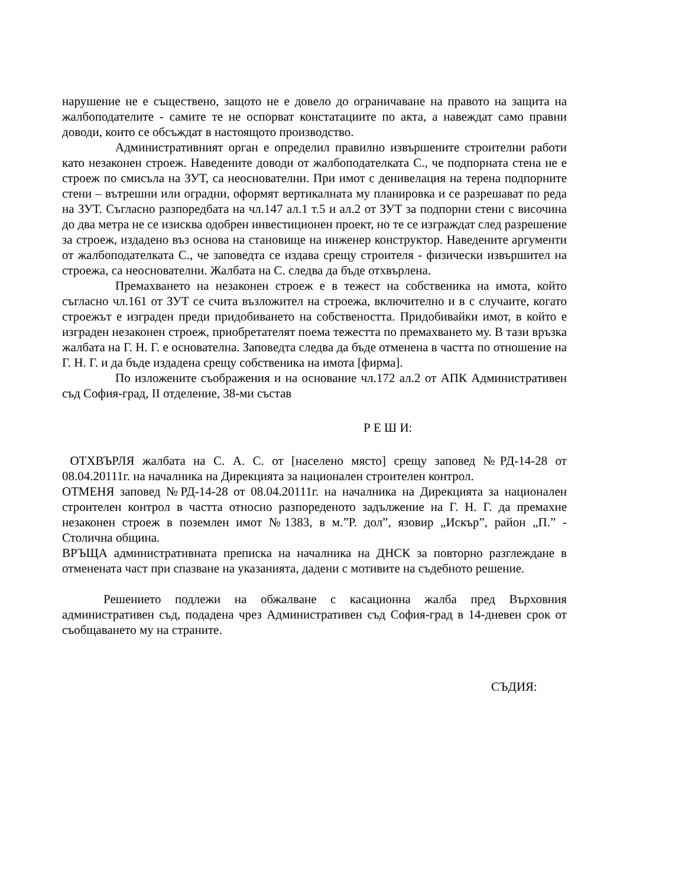нарушение не е съществено, защото не е довело до ограничаване на правото на защита на жалбоподателите - самите те не оспорват констатациите по акта, а навеждат само правни доводи, които се обсъждат в настоящото производство.
Административният орган е определил правилно извършените строителни работи като незаконен строеж. Наведените доводи от жалбоподателката С., че подпорната стена не е строеж по смисъла на ЗУТ, са неоснователни. При имот с денивелация на терена подпорните стени – вътрешни или оградни, оформят вертикалната му планировка и се разрешават по реда на ЗУТ. Съгласно разпоредбата на чл.147 ал.1 т.5 и ал.2 от ЗУТ за подпорни стени с височина до два метра не се изисква одобрен инвестиционен проект, но те се изграждат след разрешение за строеж, издадено въз основа на становище на инженер конструктор. Наведените аргументи от жалбоподателката С., че заповедта се издава срещу строителя - физически извършител на строежа, са неоснователни. Жалбата на С. следва да бъде отхвърлена.
Премахването на незаконен строеж е в тежест на собственика на имота, който съгласно чл.161 от ЗУТ се счита възложител на строежа, включително и в с случаите, когато строежът е изграден преди придобиването на собствеността. Придобивайки имот, в който е изграден незаконен строеж, приобретателят поема тежестта по премахването му. В тази връзка жалбата на Г. Н. Г. е основателна. Заповедта следва да бъде отменена в частта по отношение на Г. Н. Г. и да бъде издадена срещу собственика на имота [фирма].
По изложените съображения и на основание чл.172 ал.2 от АПК Административен съд София-град, II отделение, 38-ми състав
Р Е Ш И:
ОТХВЪРЛЯ жалбата на С. А. С. от [населено място] срещу заповед №РД-14-28 от 08.04.20111г. на началника на Дирекцията за национален строителен контрол.
ОТМЕНЯ заповед №РД-14-28 от 08.04.20111г. на началника на Дирекцията за национален строителен контрол в частта относно разпореденото задължение на Г. Н. Г. да премахне незаконен строеж в поземлен имот №1383, в м.”Р. дол”, язовир „Искър”, район „П.” - Столична община.
ВРЪЩА административната преписка на началника на ДНСК за повторно разглеждане в отменената част при спазване на указанията, дадени с мотивите на съдебното решение.
Решението подлежи на обжалване с касационна жалба пред Върховния административен съд, подадена чрез Административен съд София-град в 14-дневен срок от съобщаването му на страните.
СЪДИЯ: